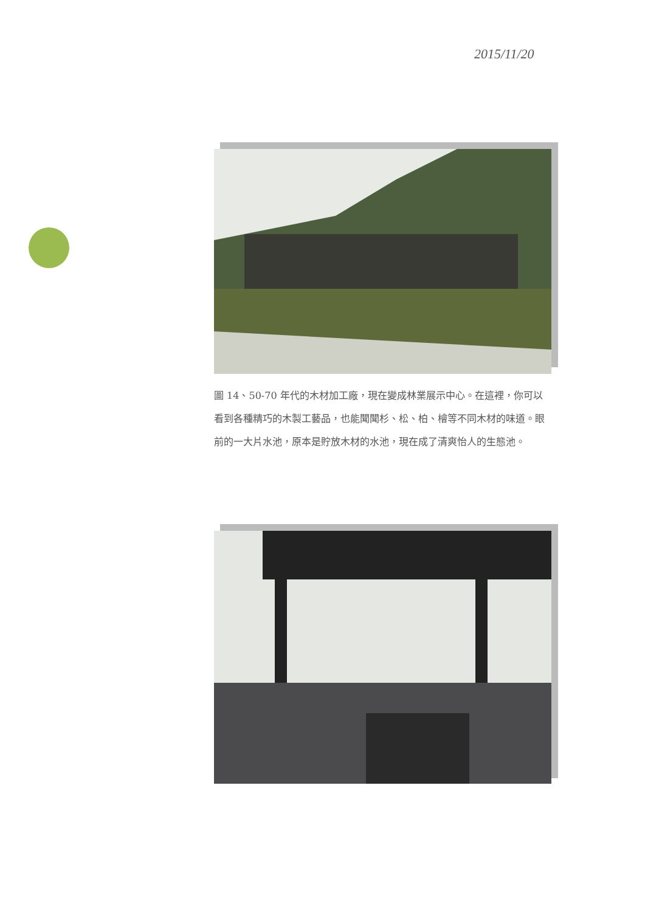2015/11/20
圖 14、50-70 年代的木材加工廠，現在變成林業展示中心。在這裡，你可以看到各種精巧的木製工藝品，也能聞聞杉、松、柏、檜等不同木材的味道。眼前的一大片水池，原本是貯放木材的水池，現在成了清爽怡人的生態池。